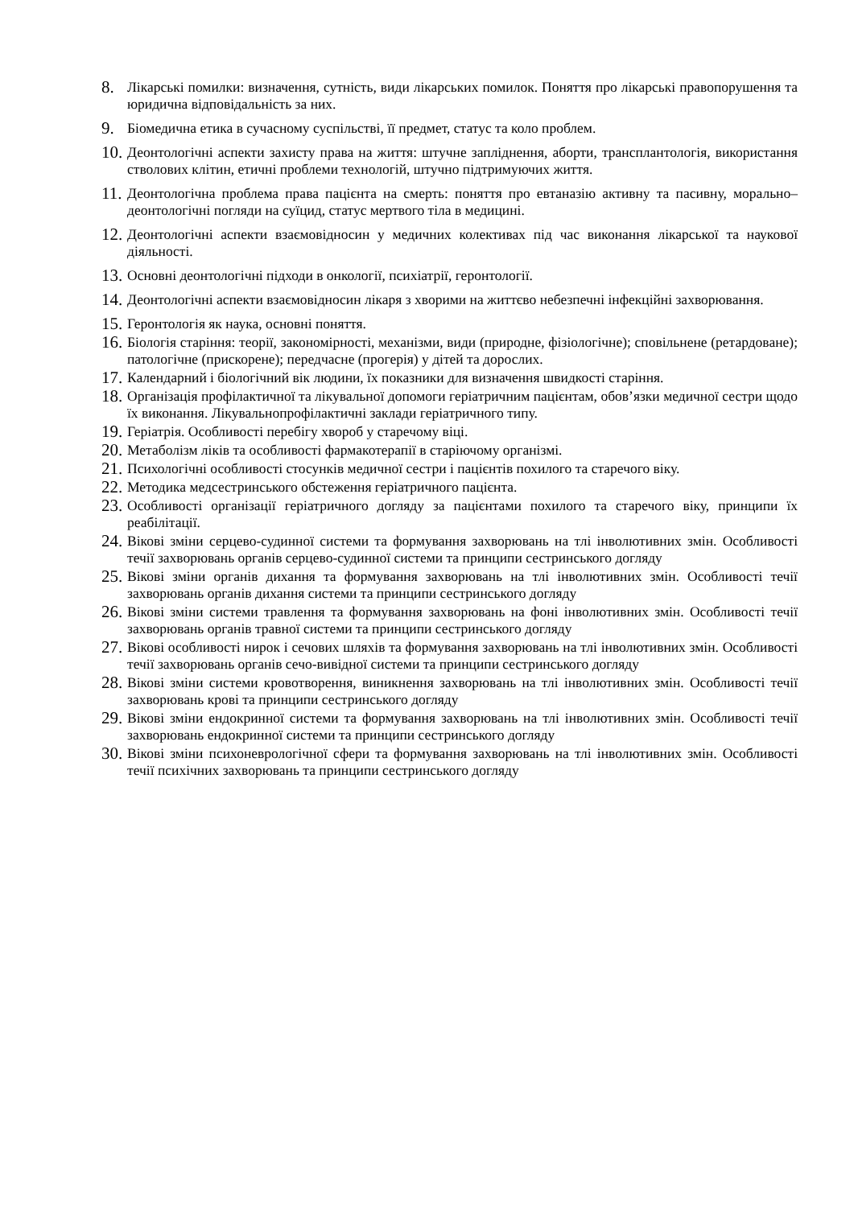8. Лікарські помилки: визначення, сутність, види лікарських помилок. Поняття про лікарські правопорушення та юридична відповідальність за них.
9. Біомедична етика в сучасному суспільстві, її предмет, статус та коло проблем.
10. Деонтологічні аспекти захисту права на життя: штучне запліднення, аборти, трансплантологія, використання стволових клітин, етичні проблеми технологій, штучно підтримуючих життя.
11. Деонтологічна проблема права пацієнта на смерть: поняття про евтаназію активну та пасивну, морально–деонтологічні погляди на суїцид, статус мертвого тіла в медицині.
12. Деонтологічні аспекти взаємовідносин у медичних колективах під час виконання лікарської та наукової діяльності.
13. Основні деонтологічні підходи в онкології, психіатрії, геронтології.
14. Деонтологічні аспекти взаємовідносин лікаря з хворими на життєво небезпечні інфекційні захворювання.
15. Геронтологія як наука, основні поняття.
16. Біологія старіння: теорії, закономірності, механізми, види (природне, фізіологічне); сповільнене (ретардоване); патологічне (прискорене); передчасне (прогерія) у дітей та дорослих.
17. Календарний і біологічний вік людини, їх показники для визначення швидкості старіння.
18. Організація профілактичної та лікувальної допомоги геріатричним пацієнтам, обов’язки медичної сестри щодо їх виконання. Лікувальнопрофілактичні заклади геріатричного типу.
19. Геріатрія. Особливості перебігу хвороб у старечому віці.
20. Метаболізм ліків та особливості фармакотерапії в старіючому організмі.
21. Психологічні особливості стосунків медичної сестри і пацієнтів похилого та старечого віку.
22. Методика медсестринського обстеження геріатричного пацієнта.
23. Особливості організації геріатричного догляду за пацієнтами похилого та старечого віку, принципи їх реабілітації.
24. Вікові зміни серцево-судинної системи та формування захворювань на тлі інволютивних змін. Особливості течії захворювань органів серцево-судинної системи та принципи сестринського догляду
25. Вікові зміни органів дихання та формування захворювань на тлі інволютивних змін. Особливості течії захворювань органів дихання системи та принципи сестринського догляду
26. Вікові зміни системи травлення та формування захворювань на фоні інволютивних змін. Особливості течії захворювань органів травної системи та принципи сестринського догляду
27. Вікові особливості нирок і сечових шляхів та формування захворювань на тлі інволютивних змін. Особливості течії захворювань органів сечо-вивідної системи та принципи сестринського догляду
28. Вікові зміни системи кровотворення, виникнення захворювань на тлі інволютивних змін. Особливості течії захворювань крові та принципи сестринського догляду
29. Вікові зміни ендокринної системи та формування захворювань на тлі інволютивних змін. Особливості течії захворювань ендокринної системи та принципи сестринського догляду
30. Вікові зміни психоневрологічної сфери та формування захворювань на тлі інволютивних змін. Особливості течії психічних захворювань та принципи сестринського догляду